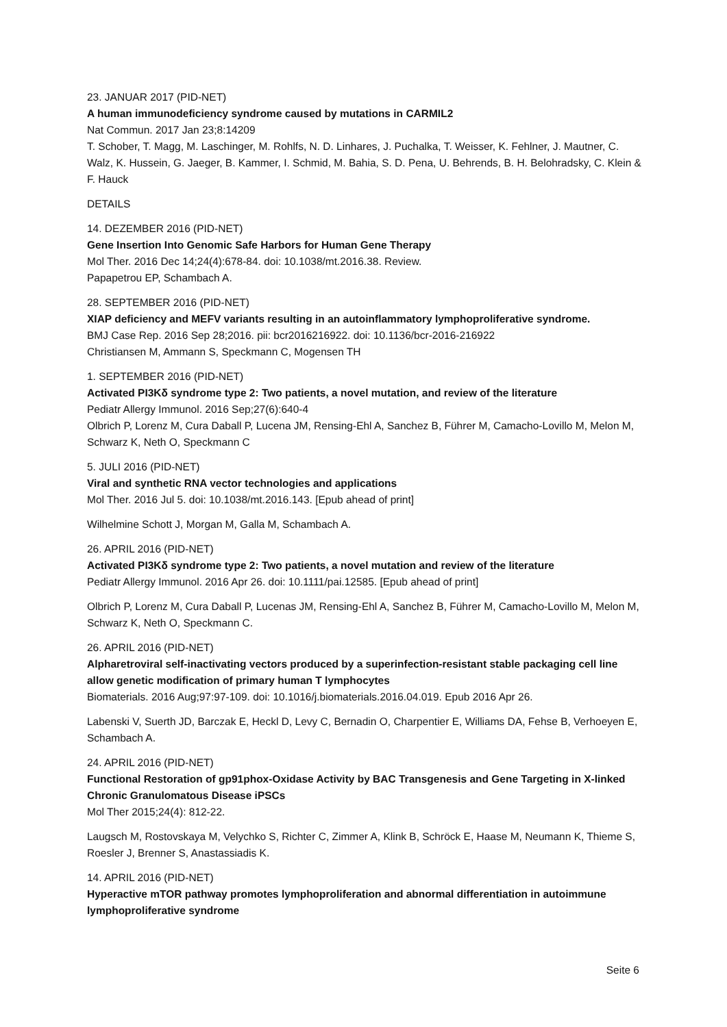23. JANUAR 2017 (PID-NET)
A human immunodeficiency syndrome caused by mutations in CARMIL2
Nat Commun. 2017 Jan 23;8:14209
T. Schober, T. Magg, M. Laschinger, M. Rohlfs, N. D. Linhares, J. Puchalka, T. Weisser, K. Fehlner, J. Mautner, C. Walz, K. Hussein, G. Jaeger, B. Kammer, I. Schmid, M. Bahia, S. D. Pena, U. Behrends, B. H. Belohradsky, C. Klein & F. Hauck
DETAILS
14. DEZEMBER 2016 (PID-NET)
Gene Insertion Into Genomic Safe Harbors for Human Gene Therapy
Mol Ther. 2016 Dec 14;24(4):678-84. doi: 10.1038/mt.2016.38. Review.
Papapetrou EP, Schambach A.
28. SEPTEMBER 2016 (PID-NET)
XIAP deficiency and MEFV variants resulting in an autoinflammatory lymphoproliferative syndrome.
BMJ Case Rep. 2016 Sep 28;2016. pii: bcr2016216922. doi: 10.1136/bcr-2016-216922
Christiansen M, Ammann S, Speckmann C, Mogensen TH
1. SEPTEMBER 2016 (PID-NET)
Activated PI3Kδ syndrome type 2: Two patients, a novel mutation, and review of the literature
Pediatr Allergy Immunol. 2016 Sep;27(6):640-4
Olbrich P, Lorenz M, Cura Daball P, Lucena JM, Rensing-Ehl A, Sanchez B, Führer M, Camacho-Lovillo M, Melon M, Schwarz K, Neth O, Speckmann C
5. JULI 2016 (PID-NET)
Viral and synthetic RNA vector technologies and applications
Mol Ther. 2016 Jul 5. doi: 10.1038/mt.2016.143. [Epub ahead of print]
Wilhelmine Schott J, Morgan M, Galla M, Schambach A.
26. APRIL 2016 (PID-NET)
Activated PI3Kδ syndrome type 2: Two patients, a novel mutation and review of the literature
Pediatr Allergy Immunol. 2016 Apr 26. doi: 10.1111/pai.12585. [Epub ahead of print]
Olbrich P, Lorenz M, Cura Daball P, Lucenas JM, Rensing-Ehl A, Sanchez B, Führer M, Camacho-Lovillo M, Melon M, Schwarz K, Neth O, Speckmann C.
26. APRIL 2016 (PID-NET)
Alpharetroviral self-inactivating vectors produced by a superinfection-resistant stable packaging cell line allow genetic modification of primary human T lymphocytes
Biomaterials. 2016 Aug;97:97-109. doi: 10.1016/j.biomaterials.2016.04.019. Epub 2016 Apr 26.
Labenski V, Suerth JD, Barczak E, Heckl D, Levy C, Bernadin O, Charpentier E, Williams DA, Fehse B, Verhoeyen E, Schambach A.
24. APRIL 2016 (PID-NET)
Functional Restoration of gp91phox-Oxidase Activity by BAC Transgenesis and Gene Targeting in X-linked Chronic Granulomatous Disease iPSCs
Mol Ther 2015;24(4): 812-22.
Laugsch M, Rostovskaya M, Velychko S, Richter C, Zimmer A, Klink B, Schröck E, Haase M, Neumann K, Thieme S, Roesler J, Brenner S, Anastassiadis K.
14. APRIL 2016 (PID-NET)
Hyperactive mTOR pathway promotes lymphoproliferation and abnormal differentiation in autoimmune lymphoproliferative syndrome
Seite 6